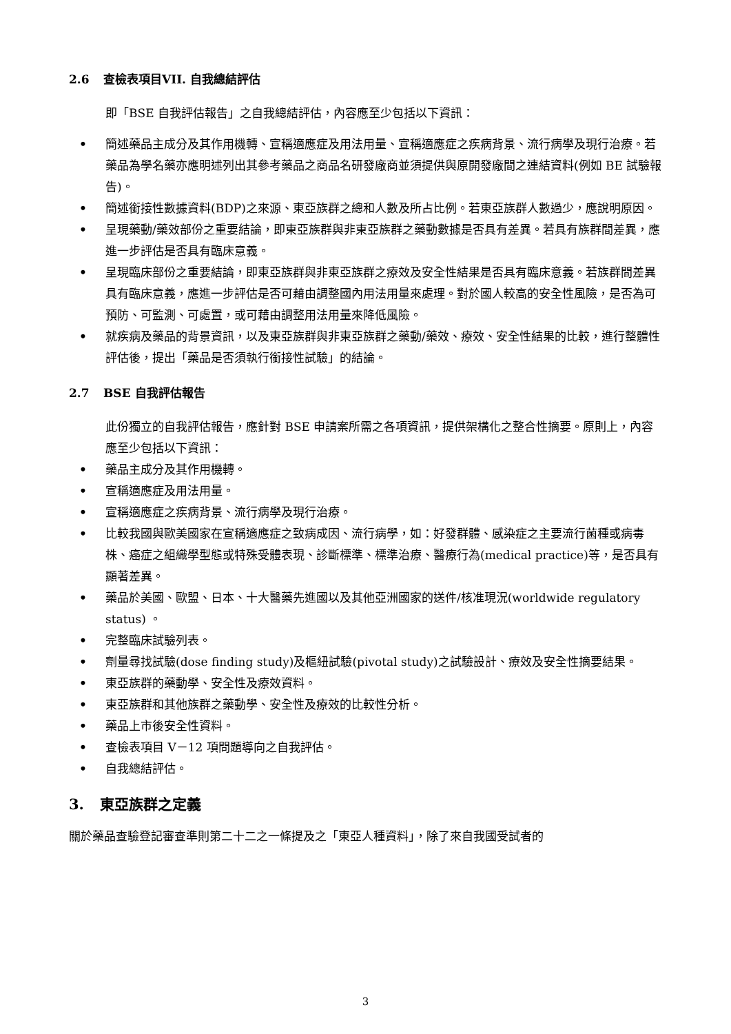2.6 查檢表項目VII. 自我總結評估
即「BSE 自我評估報告」之自我總結評估，內容應至少包括以下資訊：
• 簡述藥品主成分及其作用機轉、宣稱適應症及用法用量、宣稱適應症之疾病背景、流行病學及現行治療。若藥品為學名藥亦應明述列出其參考藥品之商品名研發廠商並須提供與原開發廠間之連結資料(例如 BE 試驗報告)。
• 簡述銜接性數據資料(BDP)之來源、東亞族群之總和人數及所占比例。若東亞族群人數過少，應說明原因。
• 呈現藥動/藥效部份之重要結論，即東亞族群與非東亞族群之藥動數據是否具有差異。若具有族群間差異，應進一步評估是否具有臨床意義。
• 呈現臨床部份之重要結論，即東亞族群與非東亞族群之療效及安全性結果是否具有臨床意義。若族群間差異具有臨床意義，應進一步評估是否可藉由調整國內用法用量來處理。對於國人較高的安全性風險，是否為可預防、可監測、可處置，或可藉由調整用法用量來降低風險。
• 就疾病及藥品的背景資訊，以及東亞族群與非東亞族群之藥動/藥效、療效、安全性結果的比較，進行整體性評估後，提出「藥品是否須執行銜接性試驗」的結論。
2.7 BSE 自我評估報告
此份獨立的自我評估報告，應針對 BSE 申請案所需之各項資訊，提供架構化之整合性摘要。原則上，內容應至少包括以下資訊：
• 藥品主成分及其作用機轉。
• 宣稱適應症及用法用量。
• 宣稱適應症之疾病背景、流行病學及現行治療。
• 比較我國與歐美國家在宣稱適應症之致病成因、流行病學，如：好發群體、感染症之主要流行菌種或病毒株、癌症之組織學型態或特殊受體表現、診斷標準、標準治療、醫療行為(medical practice)等，是否具有顯著差異。
• 藥品於美國、歐盟、日本、十大醫藥先進國以及其他亞洲國家的送件/核准現況(worldwide regulatory status) 。
• 完整臨床試驗列表。
• 劑量尋找試驗(dose finding study)及樞紐試驗(pivotal study)之試驗設計、療效及安全性摘要結果。
• 東亞族群的藥動學、安全性及療效資料。
• 東亞族群和其他族群之藥動學、安全性及療效的比較性分析。
• 藥品上市後安全性資料。
• 查檢表項目 V－12 項問題導向之自我評估。
• 自我總結評估。
3. 東亞族群之定義
關於藥品查驗登記審查準則第二十二之一條提及之「東亞人種資料」，除了來自我國受試者的
3